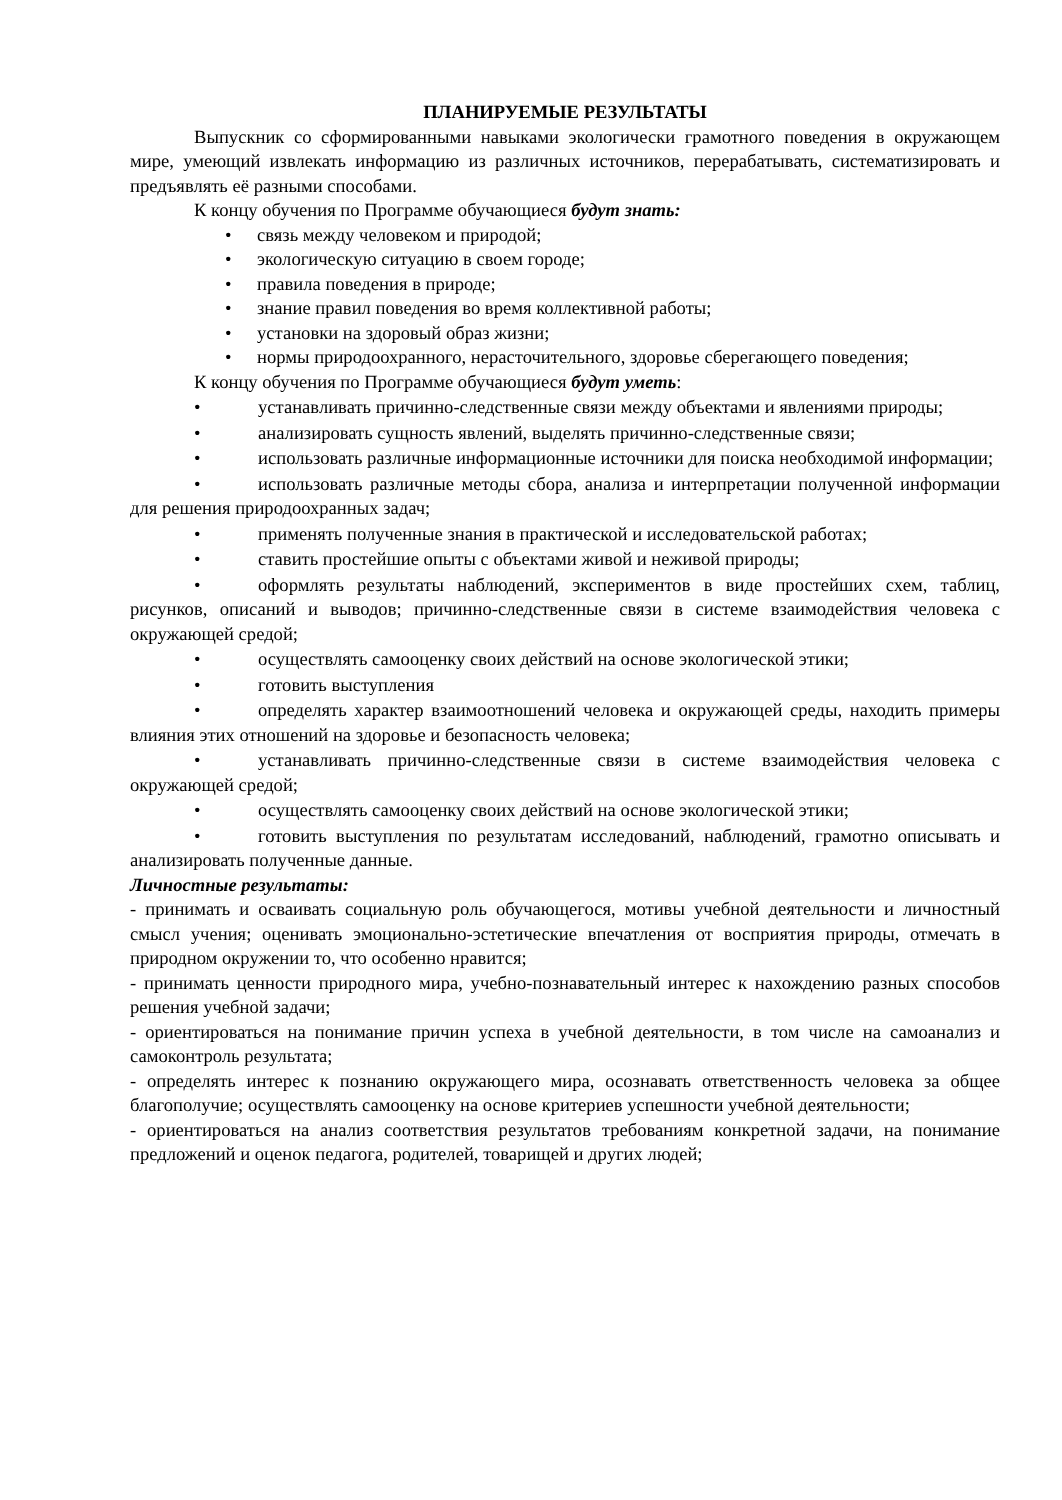ПЛАНИРУЕМЫЕ РЕЗУЛЬТАТЫ
Выпускник со сформированными навыками экологически грамотного поведения в окружающем мире, умеющий извлекать информацию из различных источников, перерабатывать, систематизировать и предъявлять её разными способами.
К концу обучения по Программе обучающиеся будут знать:
• связь между человеком и природой;
• экологическую ситуацию в своем городе;
• правила поведения в природе;
• знание правил поведения во время коллективной работы;
• установки на здоровый образ жизни;
• нормы природоохранного, нерасточительного, здоровье сберегающего поведения;
К концу обучения по Программе обучающиеся будут уметь:
• устанавливать причинно-следственные связи между объектами и явлениями природы;
• анализировать сущность явлений, выделять причинно-следственные связи;
• использовать различные информационные источники для поиска необходимой информации;
• использовать различные методы сбора, анализа и интерпретации полученной информации для решения природоохранных задач;
• применять полученные знания в практической и исследовательской работах;
• ставить простейшие опыты с объектами живой и неживой природы;
• оформлять результаты наблюдений, экспериментов в виде простейших схем, таблиц, рисунков, описаний и выводов; причинно-следственные связи в системе взаимодействия человека с окружающей средой;
• осуществлять самооценку своих действий на основе экологической этики;
• готовить выступления
• определять характер взаимоотношений человека и окружающей среды, находить примеры влияния этих отношений на здоровье и безопасность человека;
• устанавливать причинно-следственные связи в системе взаимодействия человека с окружающей средой;
• осуществлять самооценку своих действий на основе экологической этики;
• готовить выступления по результатам исследований, наблюдений, грамотно описывать и анализировать полученные данные.
Личностные результаты:
- принимать и осваивать социальную роль обучающегося, мотивы учебной деятельности и личностный смысл учения; оценивать эмоционально-эстетические впечатления от восприятия природы, отмечать в природном окружении то, что особенно нравится;
- принимать ценности природного мира, учебно-познавательный интерес к нахождению разных способов решения учебной задачи;
- ориентироваться на понимание причин успеха в учебной деятельности, в том числе на самоанализ и самоконтроль результата;
- определять интерес к познанию окружающего мира, осознавать ответственность человека за общее благополучие; осуществлять самооценку на основе критериев успешности учебной деятельности;
- ориентироваться на анализ соответствия результатов требованиям конкретной задачи, на понимание предложений и оценок педагога, родителей, товарищей и других людей;